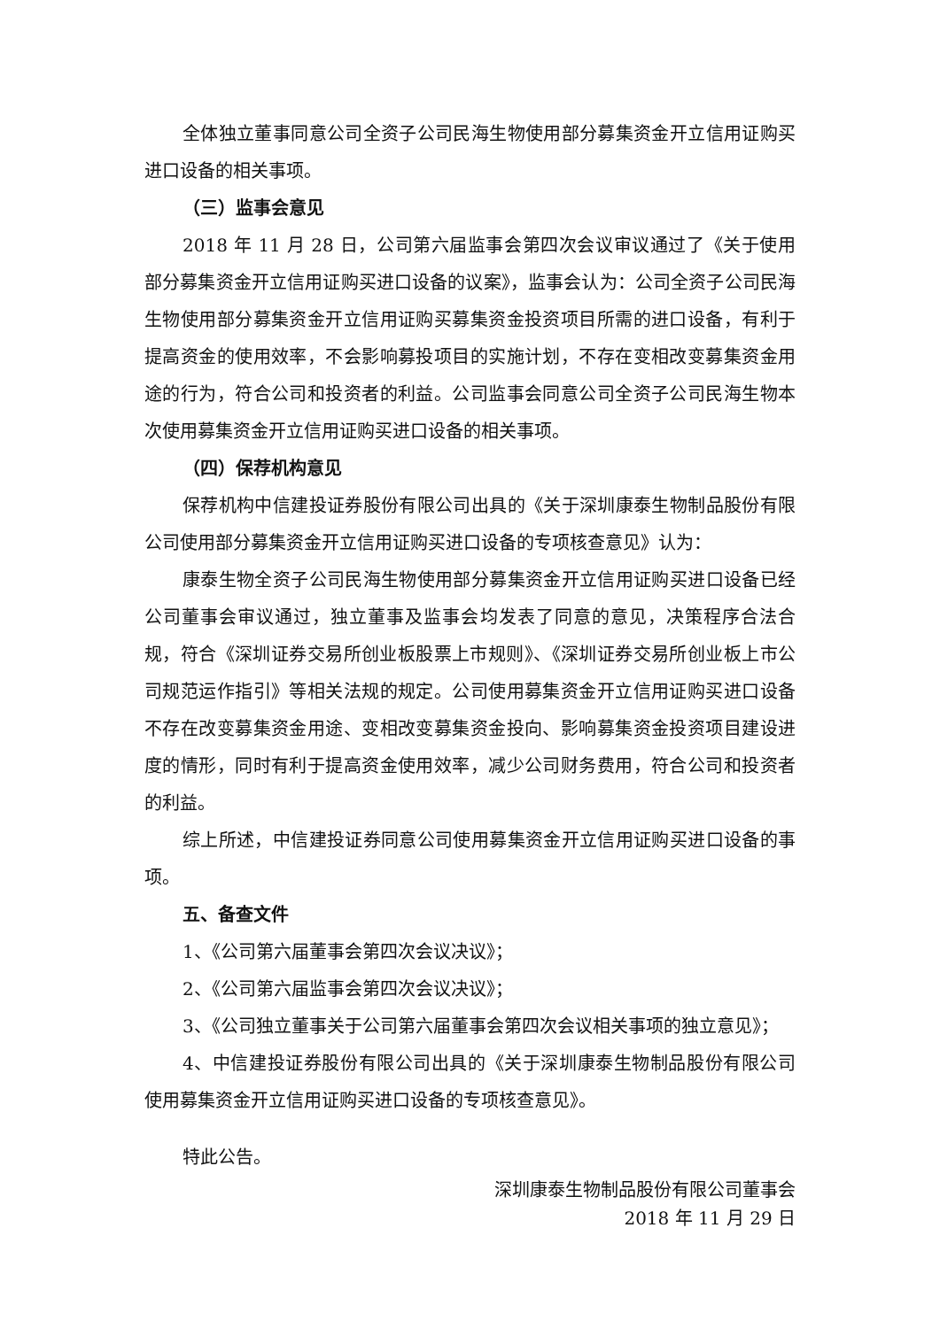全体独立董事同意公司全资子公司民海生物使用部分募集资金开立信用证购买进口设备的相关事项。
（三）监事会意见
2018 年 11 月 28 日，公司第六届监事会第四次会议审议通过了《关于使用部分募集资金开立信用证购买进口设备的议案》，监事会认为：公司全资子公司民海生物使用部分募集资金开立信用证购买募集资金投资项目所需的进口设备，有利于提高资金的使用效率，不会影响募投项目的实施计划，不存在变相改变募集资金用途的行为，符合公司和投资者的利益。公司监事会同意公司全资子公司民海生物本次使用募集资金开立信用证购买进口设备的相关事项。
（四）保荐机构意见
保荐机构中信建投证券股份有限公司出具的《关于深圳康泰生物制品股份有限公司使用部分募集资金开立信用证购买进口设备的专项核查意见》认为：
康泰生物全资子公司民海生物使用部分募集资金开立信用证购买进口设备已经公司董事会审议通过，独立董事及监事会均发表了同意的意见，决策程序合法合规，符合《深圳证券交易所创业板股票上市规则》、《深圳证券交易所创业板上市公司规范运作指引》等相关法规的规定。公司使用募集资金开立信用证购买进口设备不存在改变募集资金用途、变相改变募集资金投向、影响募集资金投资项目建设进度的情形，同时有利于提高资金使用效率，减少公司财务费用，符合公司和投资者的利益。
综上所述，中信建投证券同意公司使用募集资金开立信用证购买进口设备的事项。
五、备查文件
1、《公司第六届董事会第四次会议决议》；
2、《公司第六届监事会第四次会议决议》；
3、《公司独立董事关于公司第六届董事会第四次会议相关事项的独立意见》；
4、中信建投证券股份有限公司出具的《关于深圳康泰生物制品股份有限公司使用募集资金开立信用证购买进口设备的专项核查意见》。
特此公告。
深圳康泰生物制品股份有限公司董事会
2018 年 11 月 29 日